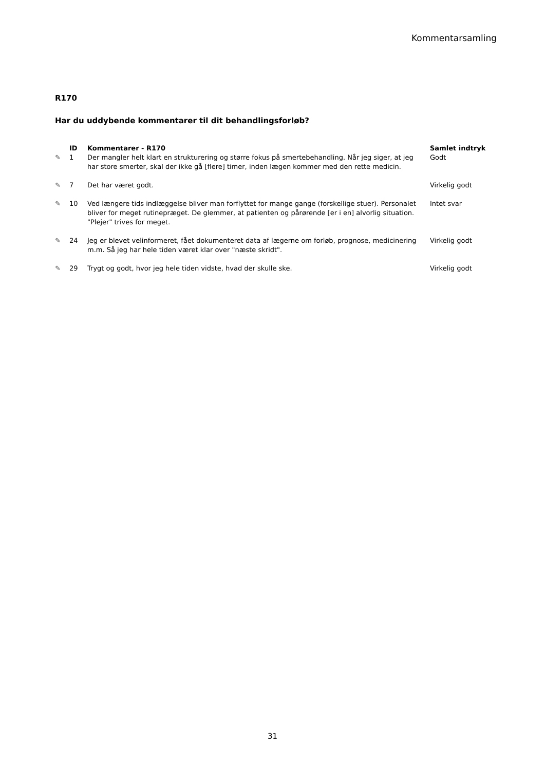Kommentarsamling
R170
Har du uddybende kommentarer til dit behandlingsforløb?
| | ID | Kommentarer - R170 | Samlet indtryk |
| --- | --- | --- | --- |
| ✎ | 1 | Der mangler helt klart en strukturering og større fokus på smertebehandling. Når jeg siger, at jeg har store smerter, skal der ikke gå [flere] timer, inden lægen kommer med den rette medicin. | Godt |
| ✎ | 7 | Det har været godt. | Virkelig godt |
| ✎ | 10 | Ved længere tids indlæggelse bliver man forflyttet for mange gange (forskellige stuer). Personalet bliver for meget rutinepræget. De glemmer, at patienten og pårørende [er i en] alvorlig situation. "Plejer" trives for meget. | Intet svar |
| ✎ | 24 | Jeg er blevet velinformeret, fået dokumenteret data af lægerne om forløb, prognose, medicinering m.m. Så jeg har hele tiden været klar over "næste skridt". | Virkelig godt |
| ✎ | 29 | Trygt og godt, hvor jeg hele tiden vidste, hvad der skulle ske. | Virkelig godt |
31